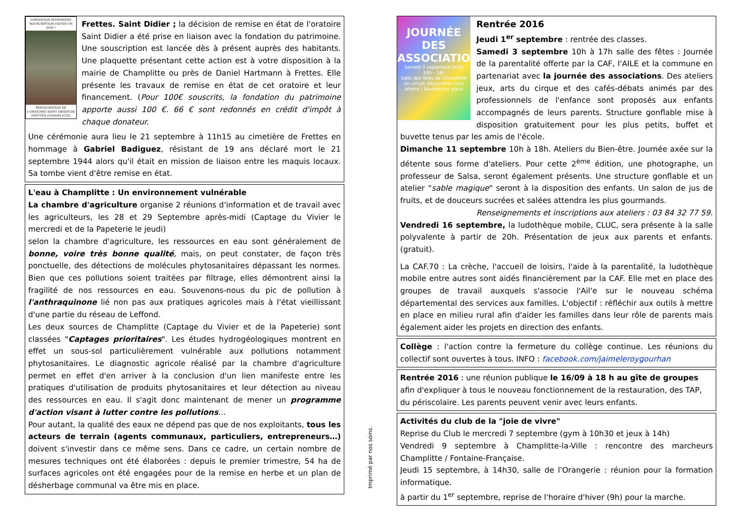FONDATION PATRIMOINE SOUSCRIPTION FAITES UN DON !
RESTAURATION DE L'ORATOIRE SAINT DIDIER DE FRETTES (CHAMPLITTE)
Frettes. Saint Didier ; la décision de remise en état de l'oratoire Saint Didier a été prise en liaison avec la fondation du patrimoine. Une souscription est lancée dès à présent auprès des habitants. Une plaquette présentant cette action est à votre disposition à la mairie de Champlitte ou près de Daniel Hartmann à Frettes. Elle présente les travaux de remise en état de cet oratoire et leur financement. (Pour 100€ souscrits, la fondation du patrimoine apporte aussi 100 €. 66 € sont redonnés en crédit d'impôt à chaque donateur.
Une cérémonie aura lieu le 21 septembre à 11h15 au cimetière de Frettes en hommage à Gabriel Badiguez, résistant de 19 ans déclaré mort le 21 septembre 1944 alors qu'il était en mission de liaison entre les maquis locaux. Sa tombe vient d'être remise en état.
L'eau à Champlitte : Un environnement vulnérable
La chambre d'agriculture organise 2 réunions d'information et de travail avec les agriculteurs, les 28 et 29 Septembre après-midi (Captage du Vivier le mercredi et de la Papeterie le jeudi)
selon la chambre d'agriculture, les ressources en eau sont généralement de bonne, voire très bonne qualité, mais, on peut constater, de façon très ponctuelle, des détections de molécules phytosanitaires dépassant les normes. Bien que ces pollutions soient traitées par filtrage, elles démontrent ainsi la fragilité de nos ressources en eau. Souvenons-nous du pic de pollution à l'anthraquinone lié non pas aux pratiques agricoles mais à l'état vieillissant d'une partie du réseau de Leffond.
Les deux sources de Champlitte (Captage du Vivier et de la Papeterie) sont classées "Captages prioritaires". Les études hydrogéologiques montrent en effet un sous-sol particulièrement vulnérable aux pollutions notamment phytosanitaires. Le diagnostic agricole réalisé par la chambre d'agriculture permet en effet d'en arriver à la conclusion d'un lien manifeste entre les pratiques d'utilisation de produits phytosanitaires et leur détection au niveau des ressources en eau. Il s'agit donc maintenant de mener un programme d'action visant à lutter contre les pollutions…
Pour autant, la qualité des eaux ne dépend pas que de nos exploitants, tous les acteurs de terrain (agents communaux, particuliers, entrepreneurs…) doivent s'investir dans ce même sens. Dans ce cadre, un certain nombre de mesures techniques ont été élaborées : depuis le premier trimestre, 54 ha de surfaces agricoles ont été engagées pour de la remise en herbe et un plan de désherbage communal va être mis en place.
Imprimé par nos soins.
JOURNÉE DES ASSOCIATIONS
Samedi 3 septembre 2016
14h - 18h
Salle des fêtes de Champlitte
Un circuit découverte vous attend ! Buvette sur place
Rentrée 2016
Jeudi 1<sup>er</sup> septembre : rentrée des classes.
Samedi 3 septembre 10h à 17h salle des fêtes : Journée de la parentalité offerte par la CAF, l'AILE et la commune en partenariat avec la journée des associations. Des ateliers jeux, arts du cirque et des cafés-débats animés par des professionnels de l'enfance sont proposés aux enfants accompagnés de leurs parents. Structure gonflable mise à disposition gratuitement pour les plus petits, buffet et buvette tenus par les amis de l'école.
Dimanche 11 septembre 10h à 18h. Ateliers du Bien-être. Journée axée sur la détente sous forme d'ateliers. Pour cette 2<sup>ème</sup> édition, une photographe, un professeur de Salsa, seront également présents. Une structure gonflable et un atelier "sable magique" seront à la disposition des enfants. Un salon de jus de fruits, et de douceurs sucrées et salées attendra les plus gourmands.
Renseignements et inscriptions aux ateliers : 03 84 32 77 59.
Vendredi 16 septembre, la ludothèque mobile, CLUC, sera présente à la salle polyvalente à partir de 20h. Présentation de jeux aux parents et enfants. (gratuit).
La CAF.70 : La crèche, l'accueil de loisirs, l'aide à la parentalité, la ludothèque mobile entre autres sont aidés financièrement par la CAF. Elle met en place des groupes de travail auxquels s'associe l'Ail'e sur le nouveau schéma départemental des services aux familles. L'objectif : réfléchir aux outils à mettre en place en milieu rural afin d'aider les familles dans leur rôle de parents mais également aider les projets en direction des enfants.
Collège : l'action contre la fermeture du collège continue. Les réunions du collectif sont ouvertes à tous. INFO : facebook.com/jaimeleroygourhan
Rentrée 2016 : une réunion publique le 16/09 à 18 h au gîte de groupes afin d'expliquer à tous le nouveau fonctionnement de la restauration, des TAP, du périscolaire. Les parents peuvent venir avec leurs enfants.
Activités du club de la "joie de vivre"
Reprise du Club le mercredi 7 septembre (gym à 10h30 et jeux à 14h)
Vendredi 9 septembre à Champlitte-la-Ville : rencontre des marcheurs Champlitte / Fontaine-Française.
Jeudi 15 septembre, à 14h30, salle de l'Orangerie : réunion pour la formation informatique.
à partir du 1<sup>er</sup> septembre, reprise de l'horaire d'hiver (9h) pour la marche.